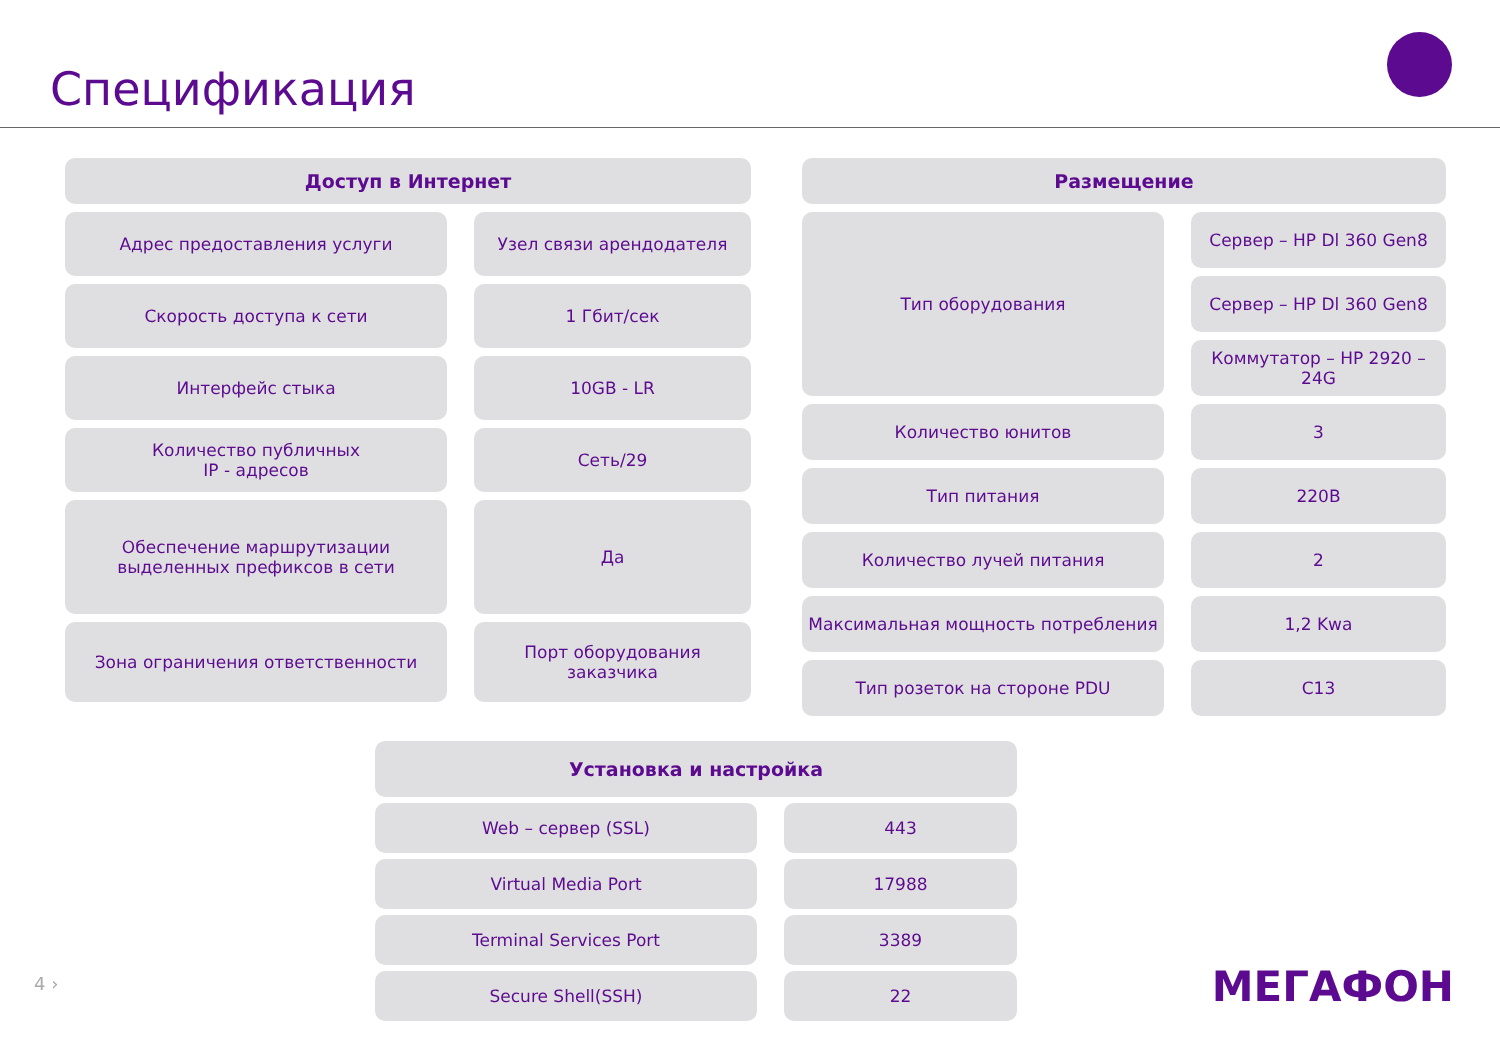Спецификация
| Доступ в Интернет | |
| --- | --- |
| Адрес предоставления услуги | Узел связи арендодателя |
| Скорость доступа к сети | 1 Гбит/сек |
| Интерфейс стыка | 10GB - LR |
| Количество публичных IP - адресов | Сеть/29 |
| Обеспечение маршрутизации выделенных префиксов в сети | Да |
| Зона ограничения ответственности | Порт оборудования заказчика |
| Размещение | |
| --- | --- |
| Тип оборудования | Сервер – HP Dl 360 Gen8 |
| | Сервер – HP Dl 360 Gen8 |
| | Коммутатор – HP 2920 – 24G |
| Количество юнитов | 3 |
| Тип питания | 220В |
| Количество лучей питания | 2 |
| Максимальная мощность потребления | 1,2 Kwa |
| Тип розеток на стороне PDU | C13 |
| Установка и настройка | |
| --- | --- |
| Web – сервер (SSL) | 443 |
| Virtual Media Port | 17988 |
| Terminal Services Port | 3389 |
| Secure Shell(SSH) | 22 |
4 › МЕГАФОН